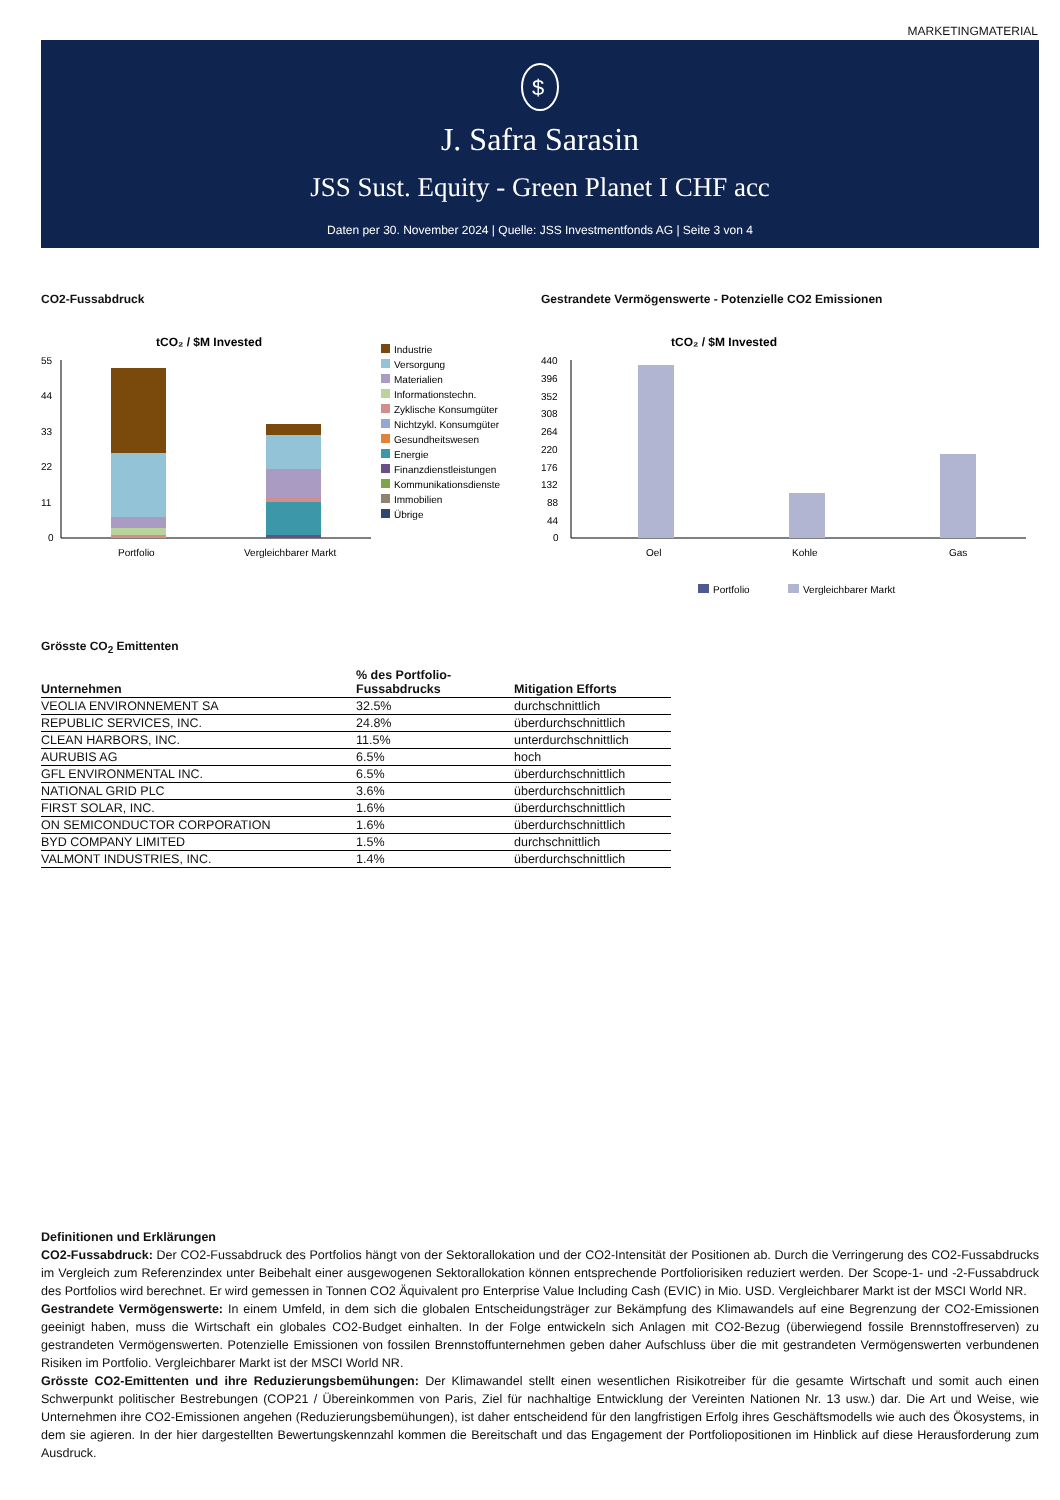MARKETINGMATERIAL
$
J. Safra Sarasin
JSS Sust. Equity - Green Planet I CHF acc
Daten per 30. November 2024 | Quelle: JSS Investmentfonds AG | Seite 3 von 4
CO2-Fussabdruck
tCO₂ / $M Invested
55
44
33
22
11
0
Portfolio
Vergleichbarer Markt
Industrie
Versorgung
Materialien
Informationstechn.
Zyklische Konsumgüter
Nichtzykl. Konsumgüter
Gesundheitswesen
Energie
Finanzdienstleistungen
Kommunikationsdienste
Immobilien
Übrige
Gestrandete Vermögenswerte - Potenzielle CO2 Emissionen
tCO₂ / $M Invested
440
396
352
308
264
220
176
132
88
44
0
Oel
Kohle
Gas
Portfolio
Vergleichbarer Markt
Grösste CO<sub>2</sub> Emittenten
| Unternehmen | % des Portfolio- Fussabdrucks | Mitigation Efforts |
| --- | --- | --- |
| VEOLIA ENVIRONNEMENT SA | 32.5% | durchschnittlich |
| REPUBLIC SERVICES, INC. | 24.8% | überdurchschnittlich |
| CLEAN HARBORS, INC. | 11.5% | unterdurchschnittlich |
| AURUBIS AG | 6.5% | hoch |
| GFL ENVIRONMENTAL INC. | 6.5% | überdurchschnittlich |
| NATIONAL GRID PLC | 3.6% | überdurchschnittlich |
| FIRST SOLAR, INC. | 1.6% | überdurchschnittlich |
| ON SEMICONDUCTOR CORPORATION | 1.6% | überdurchschnittlich |
| BYD COMPANY LIMITED | 1.5% | durchschnittlich |
| VALMONT INDUSTRIES, INC. | 1.4% | überdurchschnittlich |
Definitionen und Erklärungen
CO2-Fussabdruck: Der CO2-Fussabdruck des Portfolios hängt von der Sektorallokation und der CO2-Intensität der Positionen ab. Durch die Verringerung des CO2-Fussabdrucks im Vergleich zum Referenzindex unter Beibehalt einer ausgewogenen Sektorallokation können entsprechende Portfoliorisiken reduziert werden. Der Scope-1- und -2-Fussabdruck des Portfolios wird berechnet. Er wird gemessen in Tonnen CO2 Äquivalent pro Enterprise Value Including Cash (EVIC) in Mio. USD. Vergleichbarer Markt ist der MSCI World NR.
Gestrandete Vermögenswerte: In einem Umfeld, in dem sich die globalen Entscheidungsträger zur Bekämpfung des Klimawandels auf eine Begrenzung der CO2-Emissionen geeinigt haben, muss die Wirtschaft ein globales CO2-Budget einhalten. In der Folge entwickeln sich Anlagen mit CO2-Bezug (überwiegend fossile Brennstoffreserven) zu gestrandeten Vermögenswerten. Potenzielle Emissionen von fossilen Brennstoffunternehmen geben daher Aufschluss über die mit gestrandeten Vermögenswerten verbundenen Risiken im Portfolio. Vergleichbarer Markt ist der MSCI World NR.
Grösste CO2-Emittenten und ihre Reduzierungsbemühungen: Der Klimawandel stellt einen wesentlichen Risikotreiber für die gesamte Wirtschaft und somit auch einen Schwerpunkt politischer Bestrebungen (COP21 / Übereinkommen von Paris, Ziel für nachhaltige Entwicklung der Vereinten Nationen Nr. 13 usw.) dar. Die Art und Weise, wie Unternehmen ihre CO2-Emissionen angehen (Reduzierungsbemühungen), ist daher entscheidend für den langfristigen Erfolg ihres Geschäftsmodells wie auch des Ökosystems, in dem sie agieren. In der hier dargestellten Bewertungskennzahl kommen die Bereitschaft und das Engagement der Portfoliopositionen im Hinblick auf diese Herausforderung zum Ausdruck.